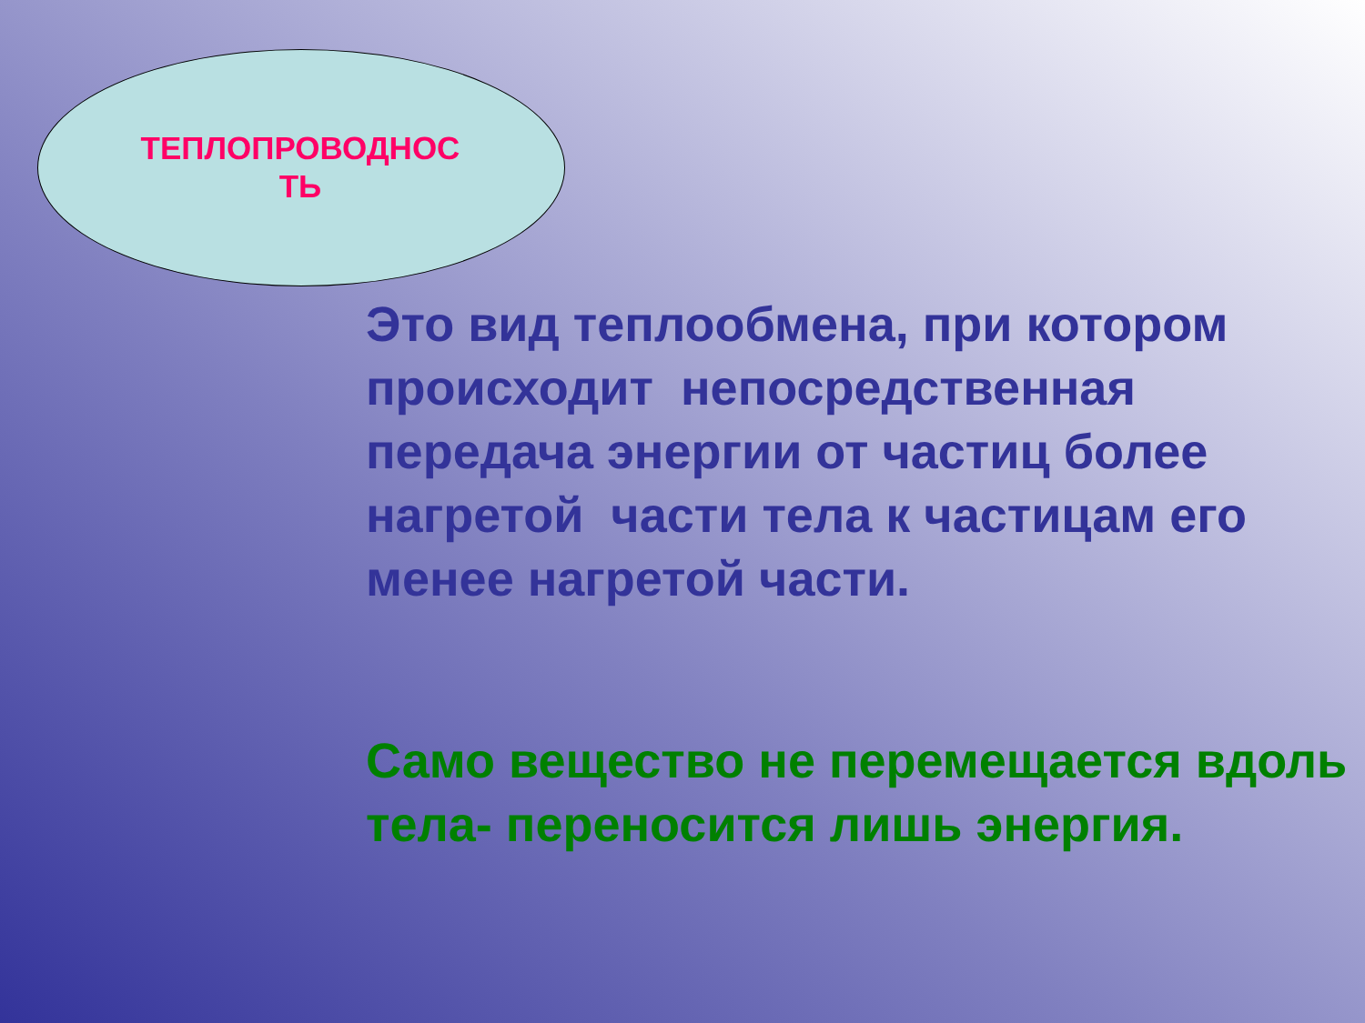ТЕПЛОПРОВОДНОС
ТЬ
Это вид теплообмена, при котором происходит непосредственная передача энергии от частиц более нагретой части тела к частицам его менее нагретой части.
Само вещество не перемещается вдоль тела- переносится лишь энергия.